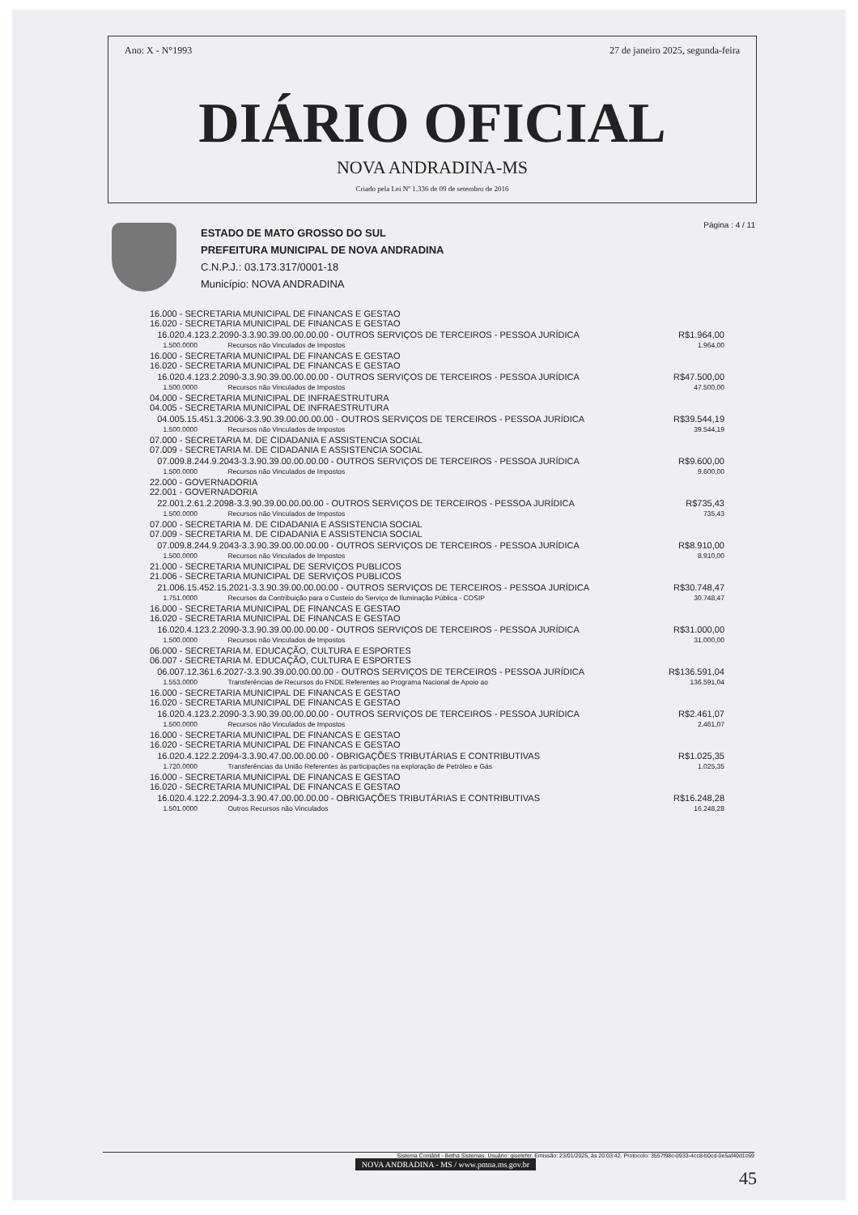Ano: X - N°1993 27 de janeiro 2025, segunda-feira
DIÁRIO OFICIAL
NOVA ANDRADINA-MS
Criado pela Lei Nº 1.336 de 09 de setembro de 2016
ESTADO DE MATO GROSSO DO SUL
PREFEITURA MUNICIPAL DE NOVA ANDRADINA
C.N.P.J.: 03.173.317/0001-18
Município: NOVA ANDRADINA
Página : 4 / 11
| 16.000 - SECRETARIA MUNICIPAL DE FINANCAS E GESTAO 16.020 - SECRETARIA MUNICIPAL DE FINANCAS E GESTAO | | |
| 16.020.4.123.2.2090-3.3.90.39.00.00.00.00 - OUTROS SERVIÇOS DE TERCEIROS - PESSOA JURÍDICA | | R$1.964,00 |
| 1.500.0000 | Recursos não Vinculados de Impostos | 1.964,00 |
| 16.000 - SECRETARIA MUNICIPAL DE FINANCAS E GESTAO 16.020 - SECRETARIA MUNICIPAL DE FINANCAS E GESTAO | | |
| 16.020.4.123.2.2090-3.3.90.39.00.00.00.00 - OUTROS SERVIÇOS DE TERCEIROS - PESSOA JURÍDICA | | R$47.500,00 |
| 1.500.0000 | Recursos não Vinculados de Impostos | 47.500,00 |
| 04.000 - SECRETARIA MUNICIPAL DE INFRAESTRUTURA 04.005 - SECRETARIA MUNICIPAL DE INFRAESTRUTURA | | |
| 04.005.15.451.3.2006-3.3.90.39.00.00.00.00 - OUTROS SERVIÇOS DE TERCEIROS - PESSOA JURÍDICA | | R$39.544,19 |
| 1.500.0000 | Recursos não Vinculados de Impostos | 39.544,19 |
| 07.000 - SECRETARIA M. DE CIDADANIA E ASSISTENCIA SOCIAL 07.009 - SECRETARIA M. DE CIDADANIA E ASSISTENCIA SOCIAL | | |
| 07.009.8.244.9.2043-3.3.90.39.00.00.00.00 - OUTROS SERVIÇOS DE TERCEIROS - PESSOA JURÍDICA | | R$9.600,00 |
| 1.500.0000 | Recursos não Vinculados de Impostos | 9.600,00 |
| 22.000 - GOVERNADORIA 22.001 - GOVERNADORIA | | |
| 22.001.2.61.2.2098-3.3.90.39.00.00.00.00 - OUTROS SERVIÇOS DE TERCEIROS - PESSOA JURÍDICA | | R$735,43 |
| 1.500.0000 | Recursos não Vinculados de Impostos | 735,43 |
| 07.000 - SECRETARIA M. DE CIDADANIA E ASSISTENCIA SOCIAL 07.009 - SECRETARIA M. DE CIDADANIA E ASSISTENCIA SOCIAL | | |
| 07.009.8.244.9.2043-3.3.90.39.00.00.00.00 - OUTROS SERVIÇOS DE TERCEIROS - PESSOA JURÍDICA | | R$8.910,00 |
| 1.500.0000 | Recursos não Vinculados de Impostos | 8.910,00 |
| 21.000 - SECRETARIA MUNICIPAL DE SERVIÇOS PUBLICOS 21.006 - SECRETARIA MUNICIPAL DE SERVIÇOS PUBLICOS | | |
| 21.006.15.452.15.2021-3.3.90.39.00.00.00.00 - OUTROS SERVIÇOS DE TERCEIROS - PESSOA JURÍDICA | | R$30.748,47 |
| 1.751.0000 | Recursos da Contribuição para o Custeio do Serviço de Iluminação Pública - COSIP | 30.748,47 |
| 16.000 - SECRETARIA MUNICIPAL DE FINANCAS E GESTAO 16.020 - SECRETARIA MUNICIPAL DE FINANCAS E GESTAO | | |
| 16.020.4.123.2.2090-3.3.90.39.00.00.00.00 - OUTROS SERVIÇOS DE TERCEIROS - PESSOA JURÍDICA | | R$31.000,00 |
| 1.500.0000 | Recursos não Vinculados de Impostos | 31.000,00 |
| 06.000 - SECRETARIA M. EDUCAÇÃO, CULTURA E ESPORTES 06.007 - SECRETARIA M. EDUCAÇÃO, CULTURA E ESPORTES | | |
| 06.007.12.361.6.2027-3.3.90.39.00.00.00.00 - OUTROS SERVIÇOS DE TERCEIROS - PESSOA JURÍDICA | | R$136.591,04 |
| 1.553.0000 | Transferências de Recursos do FNDE Referentes ao Programa Nacional de Apoio ao | 136.591,04 |
| 16.000 - SECRETARIA MUNICIPAL DE FINANCAS E GESTAO 16.020 - SECRETARIA MUNICIPAL DE FINANCAS E GESTAO | | |
| 16.020.4.123.2.2090-3.3.90.39.00.00.00.00 - OUTROS SERVIÇOS DE TERCEIROS - PESSOA JURÍDICA | | R$2.461,07 |
| 1.500.0000 | Recursos não Vinculados de Impostos | 2.461,07 |
| 16.000 - SECRETARIA MUNICIPAL DE FINANCAS E GESTAO 16.020 - SECRETARIA MUNICIPAL DE FINANCAS E GESTAO | | |
| 16.020.4.122.2.2094-3.3.90.47.00.00.00.00 - OBRIGAÇÕES TRIBUTÁRIAS E CONTRIBUTIVAS | | R$1.025,35 |
| 1.720.0000 | Transferências da União Referentes às participações na exploração de Petróleo e Gás | 1.025,35 |
| 16.000 - SECRETARIA MUNICIPAL DE FINANCAS E GESTAO 16.020 - SECRETARIA MUNICIPAL DE FINANCAS E GESTAO | | |
| 16.020.4.122.2.2094-3.3.90.47.00.00.00.00 - OBRIGAÇÕES TRIBUTÁRIAS E CONTRIBUTIVAS | | R$16.248,28 |
| 1.501.0000 | Outros Recursos não Vinculados | 16.248,28 |
Sistema Contábil - Betha Sistemas. Usuário: giselefer. Emissão: 23/01/2025, às 20:03:42. Protocolo: 3557f98c-0933-4cc8-b0cd-0e5af40d1c69
NOVA ANDRADINA - MS / www.pmna.ms.gov.br
45